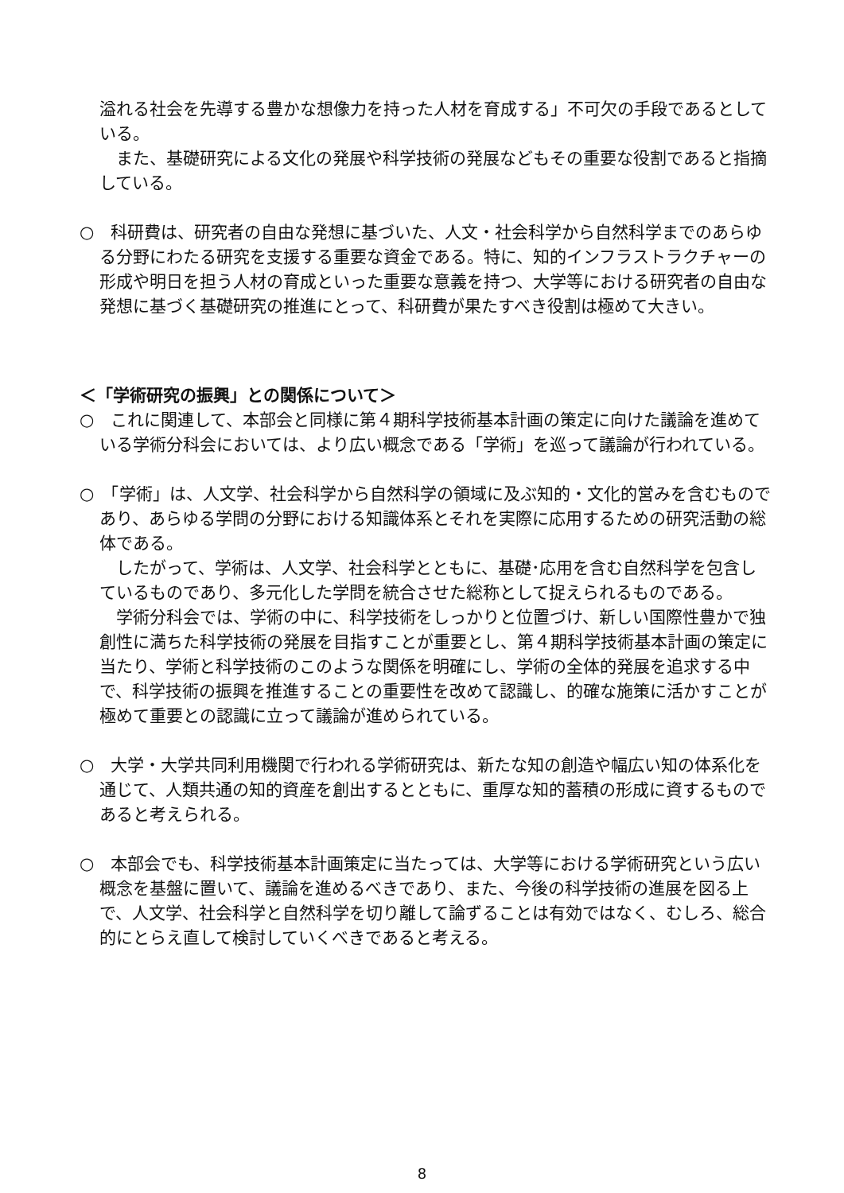溢れる社会を先導する豊かな想像力を持った人材を育成する」不可欠の手段であるとしている。
　また、基礎研究による文化の発展や科学技術の発展などもその重要な役割であると指摘している。
○　科研費は、研究者の自由な発想に基づいた、人文・社会科学から自然科学までのあらゆる分野にわたる研究を支援する重要な資金である。特に、知的インフラストラクチャーの形成や明日を担う人材の育成といった重要な意義を持つ、大学等における研究者の自由な発想に基づく基礎研究の推進にとって、科研費が果たすべき役割は極めて大きい。
＜「学術研究の振興」との関係について＞
○　これに関連して、本部会と同様に第４期科学技術基本計画の策定に向けた議論を進めている学術分科会においては、より広い概念である「学術」を巡って議論が行われている。
○　「学術」は、人文学、社会科学から自然科学の領域に及ぶ知的・文化的営みを含むものであり、あらゆる学問の分野における知識体系とそれを実際に応用するための研究活動の総体である。
　したがって、学術は、人文学、社会科学とともに、基礎･応用を含む自然科学を包含しているものであり、多元化した学問を統合させた総称として捉えられるものである。
　学術分科会では、学術の中に、科学技術をしっかりと位置づけ、新しい国際性豊かで独創性に満ちた科学技術の発展を目指すことが重要とし、第４期科学技術基本計画の策定に当たり、学術と科学技術のこのような関係を明確にし、学術の全体的発展を追求する中で、科学技術の振興を推進することの重要性を改めて認識し、的確な施策に活かすことが極めて重要との認識に立って議論が進められている。
○　大学・大学共同利用機関で行われる学術研究は、新たな知の創造や幅広い知の体系化を通じて、人類共通の知的資産を創出するとともに、重厚な知的蓄積の形成に資するものであると考えられる。
○　本部会でも、科学技術基本計画策定に当たっては、大学等における学術研究という広い概念を基盤に置いて、議論を進めるべきであり、また、今後の科学技術の進展を図る上で、人文学、社会科学と自然科学を切り離して論ずることは有効ではなく、むしろ、総合的にとらえ直して検討していくべきであると考える。
8